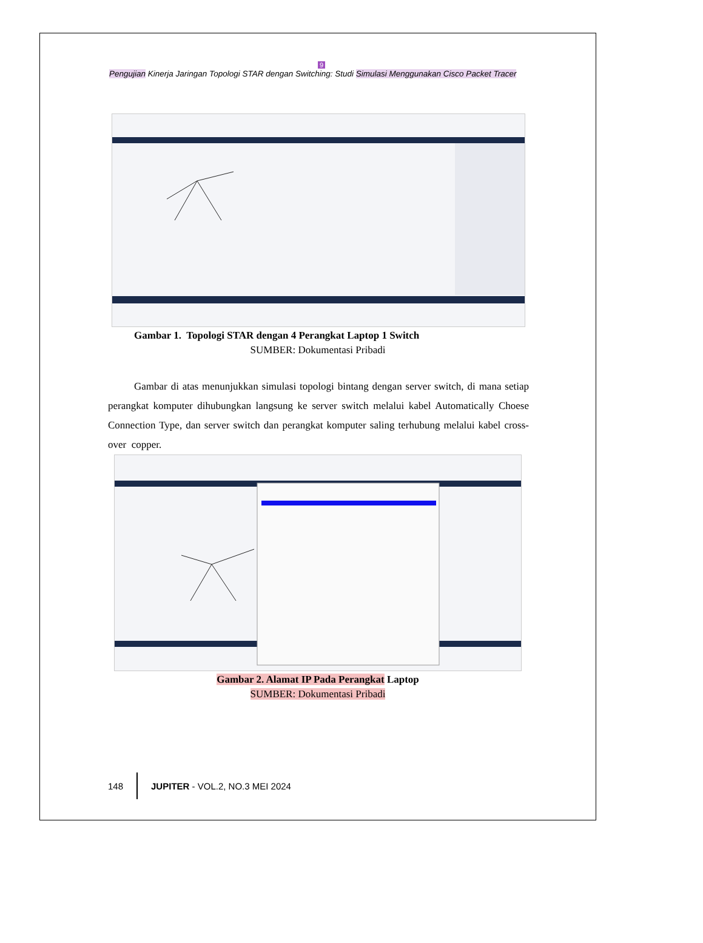9
Pengujian Kinerja Jaringan Topologi STAR dengan Switching: Studi Simulasi Menggunakan Cisco Packet Tracer
Gambar 1. Topologi STAR dengan 4 Perangkat Laptop 1 Switch
SUMBER: Dokumentasi Pribadi
Gambar di atas menunjukkan simulasi topologi bintang dengan server switch, di mana setiap perangkat komputer dihubungkan langsung ke server switch melalui kabel Automatically Choese Connection Type, dan server switch dan perangkat komputer saling terhubung melalui kabel cross-over copper.
Gambar 2. Alamat IP Pada Perangkat Laptop
SUMBER: Dokumentasi Pribadi
148 JUPITER - VOL.2, NO.3 MEI 2024